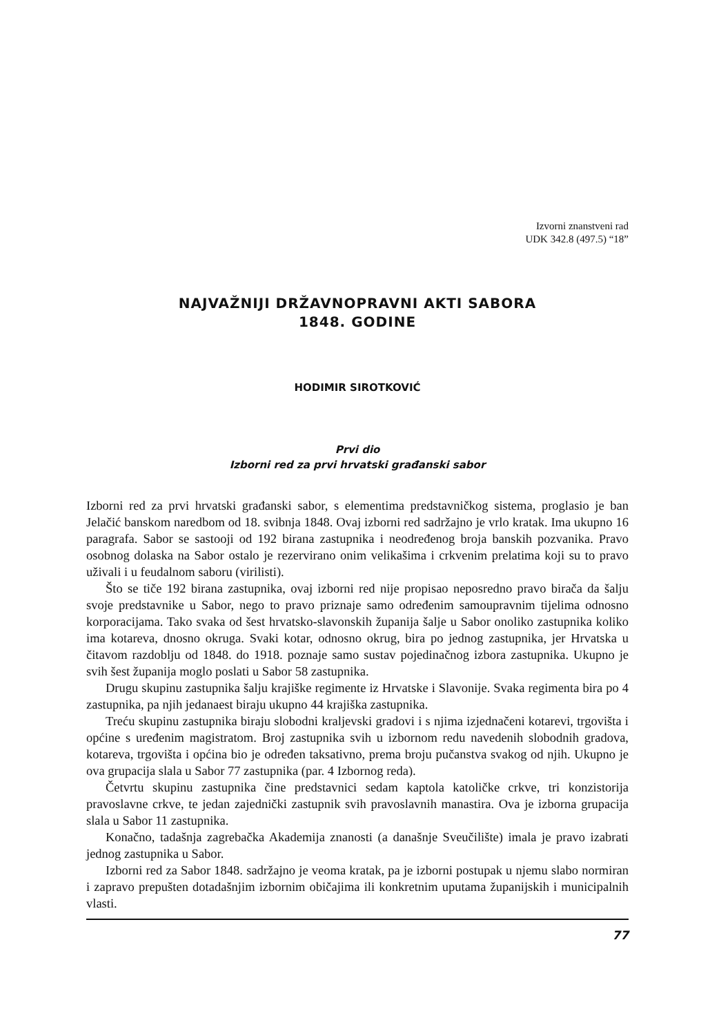Izvorni znanstveni rad
UDK 342.8 (497.5) “18”
NAJVAŽNIJI DRŽAVNOPRAVNI AKTI SABORA
1848. GODINE
HODIMIR SIROTKOVIĆ
Prvi dio
Izborni red za prvi hrvatski građanski sabor
Izborni red za prvi hrvatski građanski sabor, s elementima predstavničkog sistema, proglasio je ban Jelačić banskom naredbom od 18. svibnja 1848. Ovaj izborni red sadržajno je vrlo kratak. Ima ukupno 16 paragrafa. Sabor se sastooji od 192 birana zastupnika i neodređenog broja banskih pozvanika. Pravo osobnog dolaska na Sabor ostalo je rezervirano onim velikašima i crkvenim prelatima koji su to pravo uživali i u feudalnom saboru (virilisti).
Što se tiče 192 birana zastupnika, ovaj izborni red nije propisao neposredno pravo birača da šalju svoje predstavnike u Sabor, nego to pravo priznaje samo određenim samoupravnim tijelima odnosno korporacijama. Tako svaka od šest hrvatsko-slavonskih županija šalje u Sabor onoliko zastupnika koliko ima kotareva, dnosno okruga. Svaki kotar, odnosno okrug, bira po jednog zastupnika, jer Hrvatska u čitavom razdoblju od 1848. do 1918. poznaje samo sustav pojedinačnog izbora zastupnika. Ukupno je svih šest županija moglo poslati u Sabor 58 zastupnika.
Drugu skupinu zastupnika šalju krajiške regimente iz Hrvatske i Slavonije. Svaka regimenta bira po 4 zastupnika, pa njih jedanaest biraju ukupno 44 krajiška zastupnika.
Treću skupinu zastupnika biraju slobodni kraljevski gradovi i s njima izjednačeni kotarevi, trgovišta i općine s uređenim magistratom. Broj zastupnika svih u izbornom redu navedenih slobodnih gradova, kotareva, trgovišta i općina bio je određen taksativno, prema broju pučanstva svakog od njih. Ukupno je ova grupacija slala u Sabor 77 zastupnika (par. 4 Izbornog reda).
Četvrtu skupinu zastupnika čine predstavnici sedam kaptola katoličke crkve, tri konzistorija pravoslavne crkve, te jedan zajednički zastupnik svih pravoslavnih manastira. Ova je izborna grupacija slala u Sabor 11 zastupnika.
Konačno, tadašnja zagrebačka Akademija znanosti (a današnje Sveučilište) imala je pravo izabrati jednog zastupnika u Sabor.
Izborni red za Sabor 1848. sadržajno je veoma kratak, pa je izborni postupak u njemu slabo normiran i zapravo prepušten dotadašnjim izbornim običajima ili konkretnim uputama županijskih i municipalnih vlasti.
77